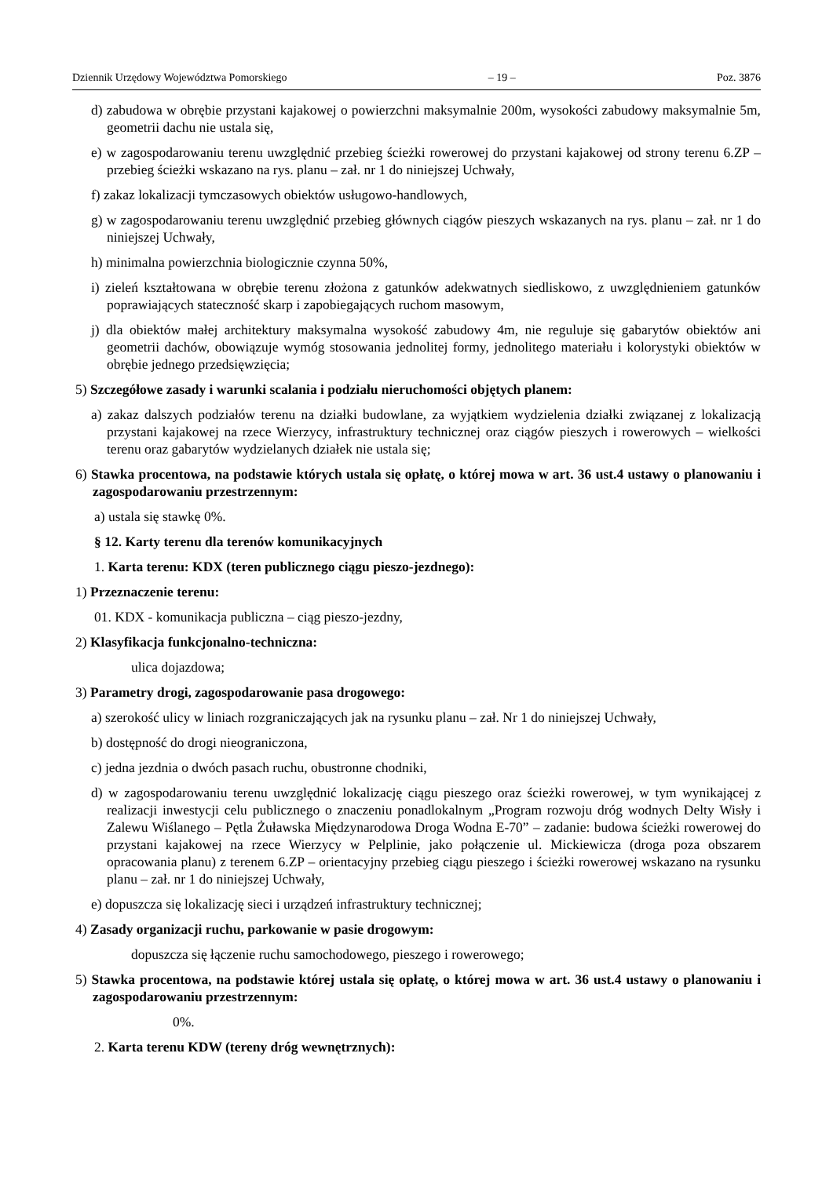Dziennik Urzędowy Województwa Pomorskiego – 19 – Poz. 3876
d) zabudowa w obrębie przystani kajakowej o powierzchni maksymalnie 200m, wysokości zabudowy maksymalnie 5m, geometrii dachu nie ustala się,
e) w zagospodarowaniu terenu uwzględnić przebieg ścieżki rowerowej do przystani kajakowej od strony terenu 6.ZP – przebieg ścieżki wskazano na rys. planu – zał. nr 1 do niniejszej Uchwały,
f) zakaz lokalizacji tymczasowych obiektów usługowo-handlowych,
g) w zagospodarowaniu terenu uwzględnić przebieg głównych ciągów pieszych wskazanych na rys. planu – zał. nr 1 do niniejszej Uchwały,
h) minimalna powierzchnia biologicznie czynna 50%,
i) zieleń kształtowana w obrębie terenu złożona z gatunków adekwatnych siedliskowo, z uwzględnieniem gatunków poprawiających stateczność skarp i zapobiegających ruchom masowym,
j) dla obiektów małej architektury maksymalna wysokość zabudowy 4m, nie reguluje się gabarytów obiektów ani geometrii dachów, obowiązuje wymóg stosowania jednolitej formy, jednolitego materiału i kolorystyki obiektów w obrębie jednego przedsięwzięcia;
5) Szczegółowe zasady i warunki scalania i podziału nieruchomości objętych planem:
a) zakaz dalszych podziałów terenu na działki budowlane, za wyjątkiem wydzielenia działki związanej z lokalizacją przystani kajakowej na rzece Wierzycy, infrastruktury technicznej oraz ciągów pieszych i rowerowych – wielkości terenu oraz gabarytów wydzielanych działek nie ustala się;
6) Stawka procentowa, na podstawie których ustala się opłatę, o której mowa w art. 36 ust.4 ustawy o planowaniu i zagospodarowaniu przestrzennym:
a) ustala się stawkę 0%.
§ 12. Karty terenu dla terenów komunikacyjnych
1. Karta terenu: KDX (teren publicznego ciągu pieszo-jezdnego):
1) Przeznaczenie terenu:
01. KDX - komunikacja publiczna – ciąg pieszo-jezdny,
2) Klasyfikacja funkcjonalno-techniczna:
ulica dojazdowa;
3) Parametry drogi, zagospodarowanie pasa drogowego:
a) szerokość ulicy w liniach rozgraniczających jak na rysunku planu – zał. Nr 1 do niniejszej Uchwały,
b) dostępność do drogi nieograniczona,
c) jedna jezdnia o dwóch pasach ruchu, obustronne chodniki,
d) w zagospodarowaniu terenu uwzględnić lokalizację ciągu pieszego oraz ścieżki rowerowej, w tym wynikającej z realizacji inwestycji celu publicznego o znaczeniu ponadlokalnym „Program rozwoju dróg wodnych Delty Wisły i Zalewu Wiślanego – Pętla Żuławska Międzynarodowa Droga Wodna E-70” – zadanie: budowa ścieżki rowerowej do przystani kajakowej na rzece Wierzycy w Pelplinie, jako połączenie ul. Mickiewicza (droga poza obszarem opracowania planu) z terenem 6.ZP – orientacyjny przebieg ciągu pieszego i ścieżki rowerowej wskazano na rysunku planu – zał. nr 1 do niniejszej Uchwały,
e) dopuszcza się lokalizację sieci i urządzeń infrastruktury technicznej;
4) Zasady organizacji ruchu, parkowanie w pasie drogowym:
dopuszcza się łączenie ruchu samochodowego, pieszego i rowerowego;
5) Stawka procentowa, na podstawie której ustala się opłatę, o której mowa w art. 36 ust.4 ustawy o planowaniu i zagospodarowaniu przestrzennym:
0%.
2. Karta terenu KDW (tereny dróg wewnętrznych):